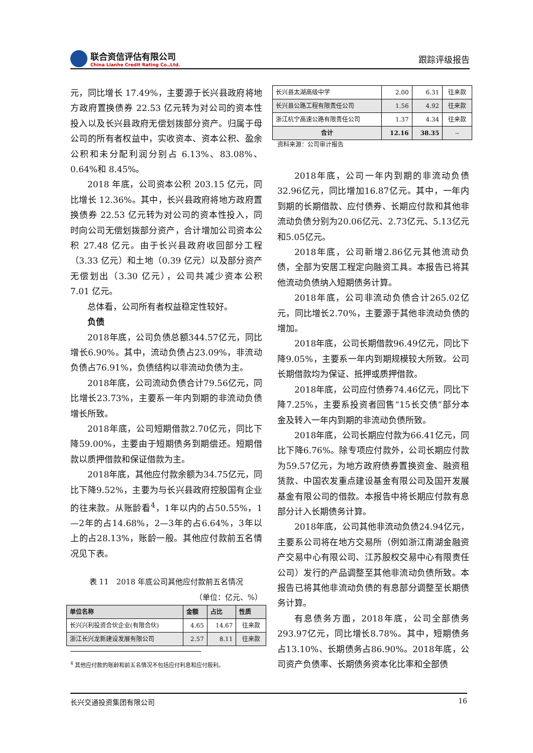联合资信评估有限公司
China Lianhe Credit Rating Co.,Ltd.
跟踪评级报告
元，同比增长 17.49%，主要源于长兴县政府将地方政府置换债券 22.53 亿元转为对公司的资本性投入以及长兴县政府无偿划拨部分资产。归属于母公司的所有者权益中，实收资本、资本公积、盈余公积和未分配利润分别占 6.13%、83.08%、0.64%和 8.45%。
2018 年底，公司资本公积 203.15 亿元，同比增长 12.36%。其中，长兴县政府将地方政府置换债券 22.53 亿元转为对公司的资本性投入，同时向公司无偿划拨部分资产，合计增加公司资本公积 27.48 亿元。由于长兴县政府收回部分工程（3.33 亿元）和土地（0.39 亿元）以及部分资产无偿划出（3.30 亿元），公司共减少资本公积 7.01 亿元。
总体看，公司所有者权益稳定性较好。
负债
2018年底，公司负债总额344.57亿元，同比增长6.90%。其中，流动负债占23.09%，非流动负债占76.91%，负债结构以非流动负债为主。
2018年底，公司流动负债合计79.56亿元，同比增长23.73%，主要系一年内到期的非流动负债增长所致。
2018年底，公司短期借款2.70亿元，同比下降59.00%，主要由于短期债务到期偿还。短期借款以质押借款和保证借款为主。
2018年底，其他应付款余额为34.75亿元，同比下降9.52%，主要为与长兴县政府控股国有企业的往来款。从账龄看<sup>4</sup>，1年以内的占50.55%，1—2年的占14.68%，2—3年的占6.64%，3年以上的占28.13%，账龄一般。其他应付款前五名情况见下表。
表 11　2018 年底公司其他应付款前五名情况
（单位：亿元、%）
| 单位名称 | 金额 | 占比 | 性质 |
| --- | --- | --- | --- |
| 长兴兴利投资合伙企业(有限合伙) | 4.65 | 14.67 | 往来款 |
| 浙江长兴龙新建设发展有限公司 | 2.57 | 8.11 | 往来款 |
<sup>4</sup> 其他应付款的账龄和前五名情况不包括应付利息和应付股利。
| 长兴县太湖高级中学 | 2.00 | 6.31 | 往来款 |
| 长兴县公路工程有限责任公司 | 1.56 | 4.92 | 往来款 |
| 浙江杭宁高速公路有限责任公司 | 1.37 | 4.34 | 往来款 |
| 合计 | 12.16 | 38.35 | -- |
资料来源：公司审计报告
2018年底，公司一年内到期的非流动负债32.96亿元，同比增加16.87亿元。其中，一年内到期的长期借款、应付债券、长期应付款和其他非流动负债分别为20.06亿元、2.73亿元、5.13亿元和5.05亿元。
2018年底，公司新增2.86亿元其他流动负债，全部为安居工程定向融资工具。本报告已将其他流动负债纳入短期债务计算。
2018年底，公司非流动负债合计265.02亿元，同比增长2.70%，主要源于其他非流动负债的增加。
2018年底，公司长期借款96.49亿元，同比下降9.05%，主要系一年内到期规模较大所致。公司长期借款均为保证、抵押或质押借款。
2018年底，公司应付债券74.46亿元，同比下降7.25%，主要系投资者回售“15长交债”部分本金及转入一年内到期的非流动负债所致。
2018年底，公司长期应付款为66.41亿元，同比下降6.76%。除专项应付款外，公司长期应付款为59.57亿元，为地方政府债券置换资金、融资租赁款、中国农发重点建设基金有限公司及国开发展基金有限公司的借款。本报告中将长期应付款有息部分计入长期债务计算。
2018年底，公司其他非流动负债24.94亿元，主要系公司将在地方交易所（例如浙江南湖金融资产交易中心有限公司、江苏股权交易中心有限责任公司）发行的产品调整至其他非流动负债所致。本报告已将其他非流动负债的有息部分调整至长期债务计算。
有息债务方面，2018年底，公司全部债务293.97亿元，同比增长8.78%。其中，短期债务占13.10%、长期债务占86.90%。2018年底，公司资产负债率、长期债务资本化比率和全部债
长兴交通投资集团有限公司 16